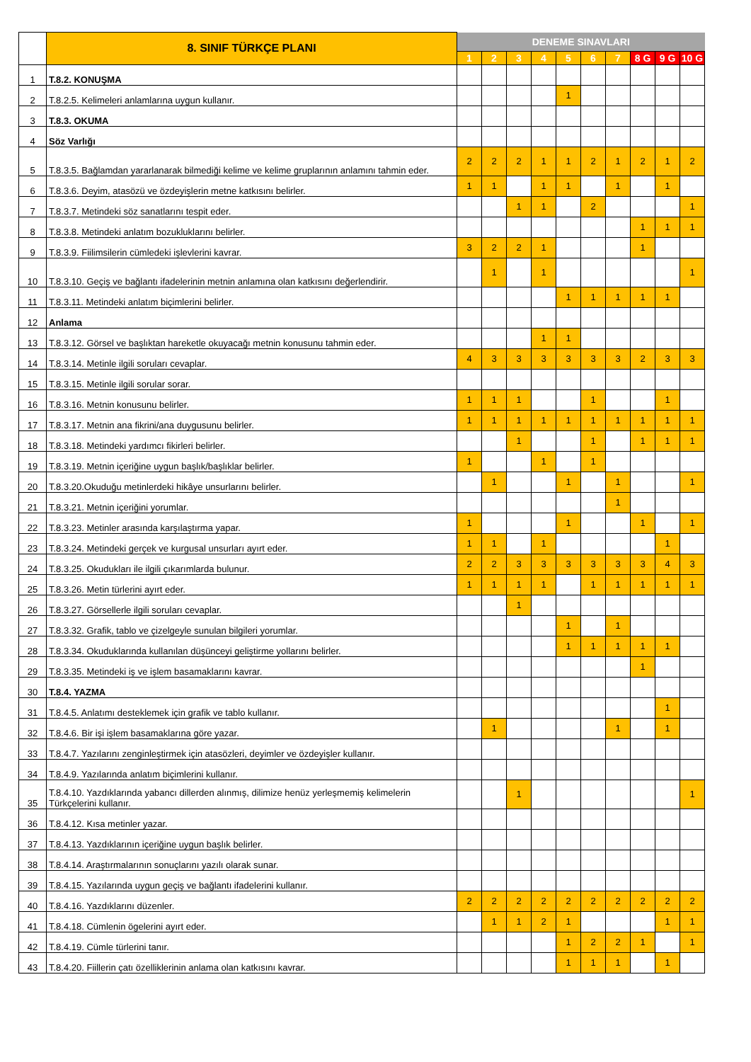| | 8. SINIF TÜRKÇE PLANI | DENEME SINAVLARI | | | | | | | | | |
| --- | --- | --- | --- | --- | --- | --- | --- | --- | --- | --- | --- |
| | | 1 | 2 | 3 | 4 | 5 | 6 | 7 | 8 G | 9 G | 10 G |
| 1 | T.8.2. KONUŞMA | | | | | | | | | | |
| 2 | T.8.2.5. Kelimeleri anlamlarına uygun kullanır. | | | | | 1 | | | | | |
| 3 | T.8.3. OKUMA | | | | | | | | | | |
| 4 | Söz Varlığı | | | | | | | | | | |
| 5 | T.8.3.5. Bağlamdan yararlanarak bilmediği kelime ve kelime gruplarının anlamını tahmin eder. | 2 | 2 | 2 | 1 | 1 | 2 | 1 | 2 | 1 | 2 |
| 6 | T.8.3.6. Deyim, atasözü ve özdeyişlerin metne katkısını belirler. | 1 | 1 | | 1 | 1 | | 1 | | 1 | |
| 7 | T.8.3.7. Metindeki söz sanatlarını tespit eder. | | | 1 | 1 | | 2 | | | | 1 |
| 8 | T.8.3.8. Metindeki anlatım bozukluklarını belirler. | | | | | | | | 1 | 1 | 1 |
| 9 | T.8.3.9. Fiilimsilerin cümledeki işlevlerini kavrar. | 3 | 2 | 2 | 1 | | | | 1 | | |
| 10 | T.8.3.10. Geçiş ve bağlantı ifadelerinin metnin anlamına olan katkısını değerlendirir. | | 1 | | 1 | | | | | | 1 |
| 11 | T.8.3.11. Metindeki anlatım biçimlerini belirler. | | | | | 1 | 1 | 1 | 1 | 1 | |
| 12 | Anlama | | | | | | | | | | |
| 13 | T.8.3.12. Görsel ve başlıktan hareketle okuyacağı metnin konusunu tahmin eder. | | | | 1 | 1 | | | | | |
| 14 | T.8.3.14. Metinle ilgili soruları cevaplar. | 4 | 3 | 3 | 3 | 3 | 3 | 3 | 2 | 3 | 3 |
| 15 | T.8.3.15. Metinle ilgili sorular sorar. | | | | | | | | | | |
| 16 | T.8.3.16. Metnin konusunu belirler. | 1 | 1 | 1 | | | 1 | | | 1 | |
| 17 | T.8.3.17. Metnin ana fikrini/ana duygusunu belirler. | 1 | 1 | 1 | 1 | 1 | 1 | 1 | 1 | 1 | 1 |
| 18 | T.8.3.18. Metindeki yardımcı fikirleri belirler. | | | 1 | | | 1 | | 1 | 1 | 1 |
| 19 | T.8.3.19. Metnin içeriğine uygun başlık/başlıklar belirler. | 1 | | | 1 | | 1 | | | | |
| 20 | T.8.3.20.Okuduğu metinlerdeki hikâye unsurlarını belirler. | | 1 | | | 1 | | 1 | | | 1 |
| 21 | T.8.3.21. Metnin içeriğini yorumlar. | | | | | | | 1 | | | |
| 22 | T.8.3.23. Metinler arasında karşılaştırma yapar. | 1 | | | | 1 | | | 1 | | 1 |
| 23 | T.8.3.24. Metindeki gerçek ve kurgusal unsurları ayırt eder. | 1 | 1 | | 1 | | | | | 1 | |
| 24 | T.8.3.25. Okudukları ile ilgili çıkarımlarda bulunur. | 2 | 2 | 3 | 3 | 3 | 3 | 3 | 3 | 4 | 3 |
| 25 | T.8.3.26. Metin türlerini ayırt eder. | 1 | 1 | 1 | 1 | | 1 | 1 | 1 | 1 | 1 |
| 26 | T.8.3.27. Görsellerle ilgili soruları cevaplar. | | | 1 | | | | | | | |
| 27 | T.8.3.32. Grafik, tablo ve çizelgeyle sunulan bilgileri yorumlar. | | | | | 1 | | 1 | | | |
| 28 | T.8.3.34. Okuduklarında kullanılan düşünceyi geliştirme yollarını belirler. | | | | | 1 | 1 | 1 | 1 | 1 | |
| 29 | T.8.3.35. Metindeki iş ve işlem basamaklarını kavrar. | | | | | | | | 1 | | |
| 30 | T.8.4. YAZMA | | | | | | | | | | |
| 31 | T.8.4.5. Anlatımı desteklemek için grafik ve tablo kullanır. | | | | | | | | | 1 | |
| 32 | T.8.4.6. Bir işi işlem basamaklarına göre yazar. | | 1 | | | | | 1 | | 1 | |
| 33 | T.8.4.7. Yazılarını zenginleştirmek için atasözleri, deyimler ve özdeyişler kullanır. | | | | | | | | | | |
| 34 | T.8.4.9. Yazılarında anlatım biçimlerini kullanır. | | | | | | | | | | |
| 35 | T.8.4.10. Yazdıklarında yabancı dillerden alınmış, dilimize henüz yerleşmemiş kelimelerin Türkçelerini kullanır. | | | 1 | | | | | | | 1 |
| 36 | T.8.4.12. Kısa metinler yazar. | | | | | | | | | | |
| 37 | T.8.4.13. Yazdıklarının içeriğine uygun başlık belirler. | | | | | | | | | | |
| 38 | T.8.4.14. Araştırmalarının sonuçlarını yazılı olarak sunar. | | | | | | | | | | |
| 39 | T.8.4.15. Yazılarında uygun geçiş ve bağlantı ifadelerini kullanır. | | | | | | | | | | |
| 40 | T.8.4.16. Yazdıklarını düzenler. | 2 | 2 | 2 | 2 | 2 | 2 | 2 | 2 | 2 | 2 |
| 41 | T.8.4.18. Cümlenin ögelerini ayırt eder. | | 1 | 1 | 2 | 1 | | | | 1 | 1 |
| 42 | T.8.4.19. Cümle türlerini tanır. | | | | | 1 | 2 | 2 | 1 | | 1 |
| 43 | T.8.4.20. Fiillerin çatı özelliklerinin anlama olan katkısını kavrar. | | | | | 1 | 1 | 1 | | 1 | |